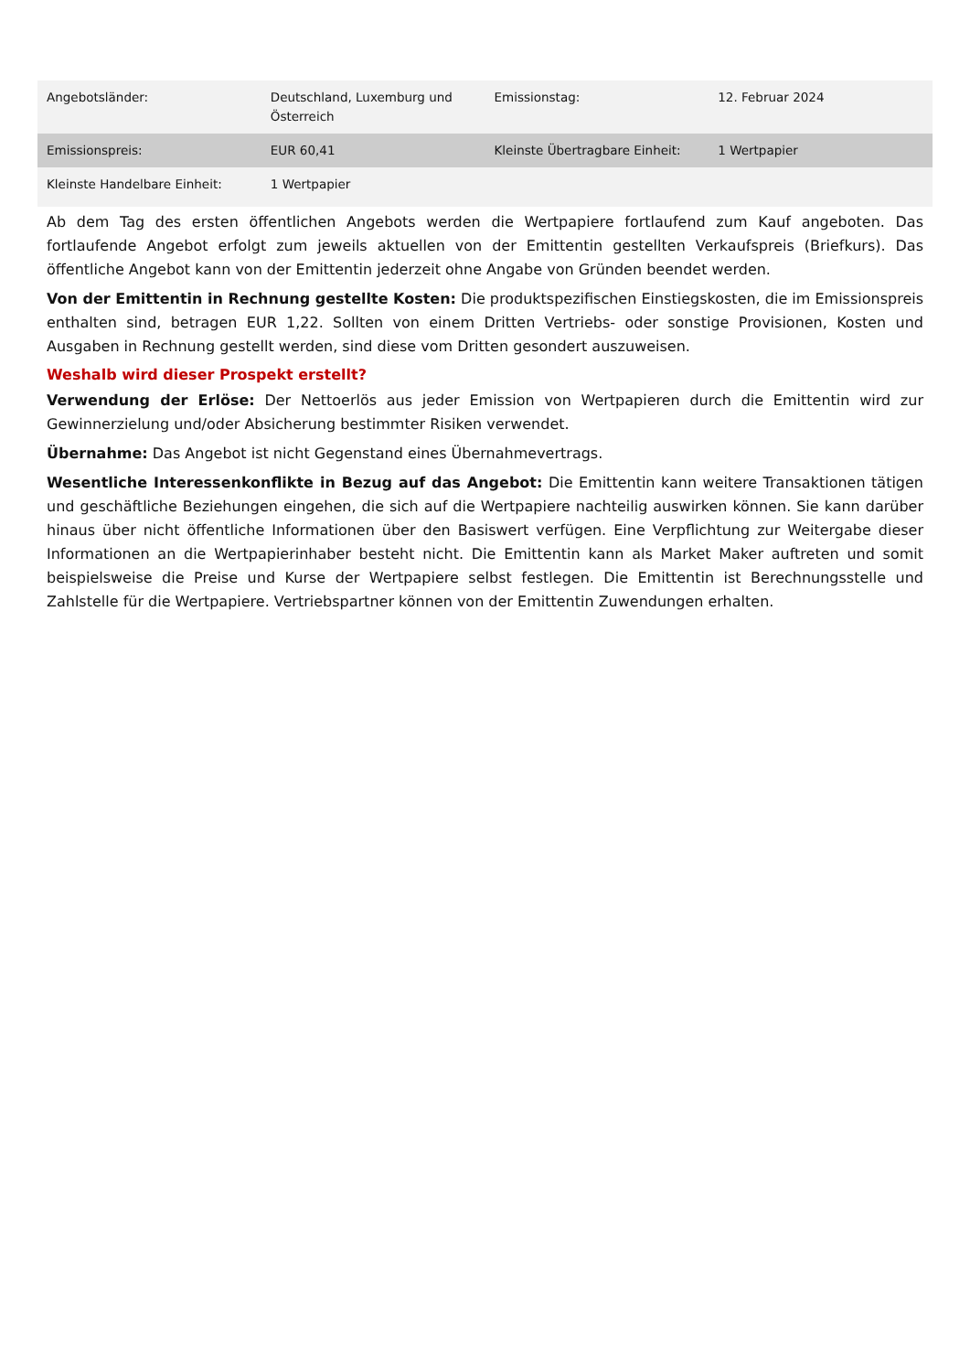| Angebotsländer: | Deutschland, Luxemburg und Österreich | Emissionstag: | 12. Februar 2024 |
| Emissionspreis: | EUR 60,41 | Kleinste Übertragbare Einheit: | 1 Wertpapier |
| Kleinste Handelbare Einheit: | 1 Wertpapier | | |
Ab dem Tag des ersten öffentlichen Angebots werden die Wertpapiere fortlaufend zum Kauf angeboten. Das fortlaufende Angebot erfolgt zum jeweils aktuellen von der Emittentin gestellten Verkaufspreis (Briefkurs). Das öffentliche Angebot kann von der Emittentin jederzeit ohne Angabe von Gründen beendet werden.
Von der Emittentin in Rechnung gestellte Kosten: Die produktspezifischen Einstiegskosten, die im Emissionspreis enthalten sind, betragen EUR 1,22. Sollten von einem Dritten Vertriebs- oder sonstige Provisionen, Kosten und Ausgaben in Rechnung gestellt werden, sind diese vom Dritten gesondert auszuweisen.
Weshalb wird dieser Prospekt erstellt?
Verwendung der Erlöse: Der Nettoerlös aus jeder Emission von Wertpapieren durch die Emittentin wird zur Gewinnerzielung und/oder Absicherung bestimmter Risiken verwendet.
Übernahme: Das Angebot ist nicht Gegenstand eines Übernahmevertrags.
Wesentliche Interessenkonflikte in Bezug auf das Angebot: Die Emittentin kann weitere Transaktionen tätigen und geschäftliche Beziehungen eingehen, die sich auf die Wertpapiere nachteilig auswirken können. Sie kann darüber hinaus über nicht öffentliche Informationen über den Basiswert verfügen. Eine Verpflichtung zur Weitergabe dieser Informationen an die Wertpapierinhaber besteht nicht. Die Emittentin kann als Market Maker auftreten und somit beispielsweise die Preise und Kurse der Wertpapiere selbst festlegen. Die Emittentin ist Berechnungsstelle und Zahlstelle für die Wertpapiere. Vertriebspartner können von der Emittentin Zuwendungen erhalten.